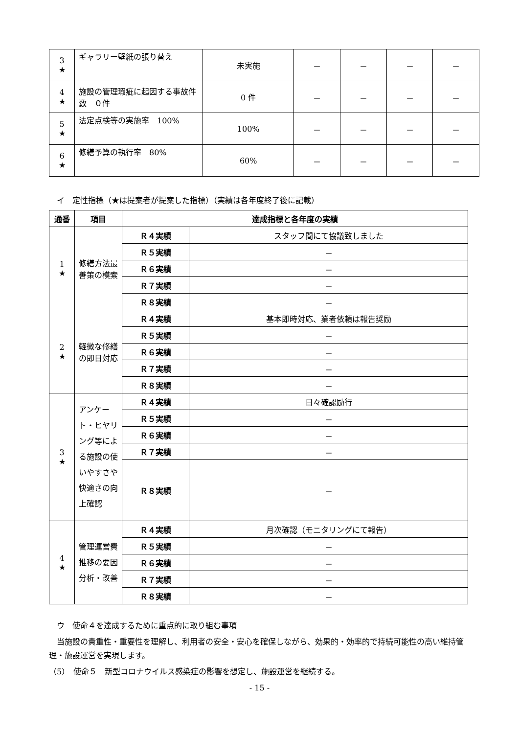| 3 ★ | ギャラリー壁紙の張り替え | 未実施 | － | － | － | － |
| 4 ★ | 施設の管理瑕疵に起因する事故件数 ０件 | 0 件 | － | － | － | － |
| 5 ★ | 法定点検等の実施率 100% | 100% | － | － | － | － |
| 6 ★ | 修繕予算の執行率 80% | 60% | － | － | － | － |
　イ　定性指標（★は提案者が提案した指標）（実績は各年度終了後に記載）
| 通番 | 項目 | 達成指標と各年度の実績 | |
| --- | --- | --- | --- |
| 1 ★ | 修繕方法最善策の模索 | Ｒ４実績 | スタッフ間にて協議致しました |
| | | Ｒ５実績 | － |
| | | Ｒ６実績 | － |
| | | Ｒ７実績 | － |
| | | Ｒ８実績 | － |
| 2 ★ | 軽微な修繕の即日対応 | Ｒ４実績 | 基本即時対応、業者依頼は報告奨励 |
| | | Ｒ５実績 | － |
| | | Ｒ６実績 | － |
| | | Ｒ７実績 | － |
| | | Ｒ８実績 | － |
| 3 ★ | アンケート・ヒヤリング等による施設の使いやすさや快適さの向上確認 | Ｒ４実績 | 日々確認励行 |
| | | Ｒ５実績 | － |
| | | Ｒ６実績 | － |
| | | Ｒ７実績 | － |
| | | Ｒ８実績 | － |
| 4 ★ | 管理運営費推移の要因分析・改善 | Ｒ４実績 | 月次確認（モニタリングにて報告） |
| | | Ｒ５実績 | － |
| | | Ｒ６実績 | － |
| | | Ｒ７実績 | － |
| | | Ｒ８実績 | － |
　ウ　使命４を達成するために重点的に取り組む事項
　当施設の貴重性・重要性を理解し、利用者の安全・安心を確保しながら、効果的・効率的で持続可能性の高い維持管理・施設運営を実現します。
（5）　使命５　新型コロナウイルス感染症の影響を想定し、施設運営を継続する。
- 15 -